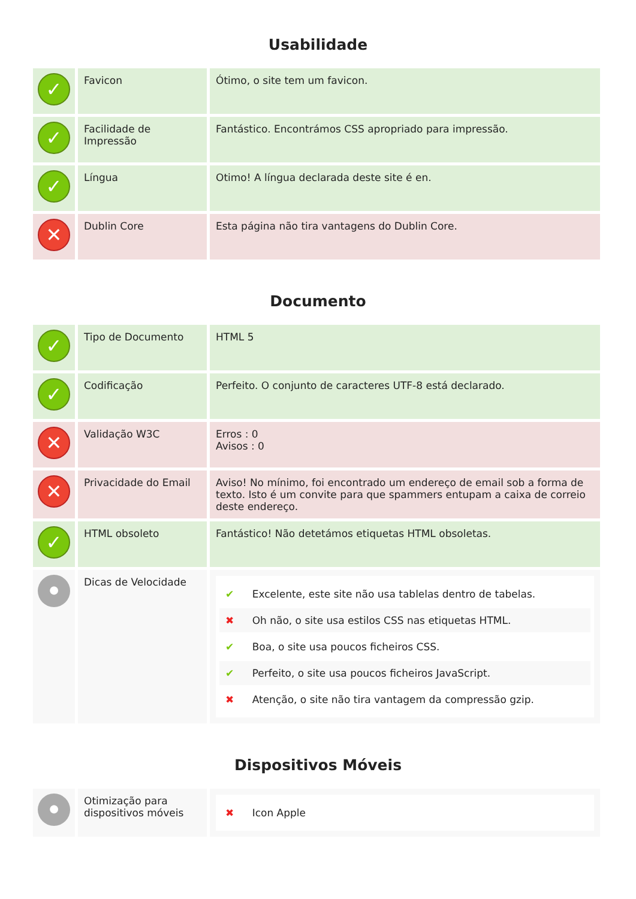Usabilidade
| ✓ | Favicon | Ótimo, o site tem um favicon. |
| ✓ | Facilidade de Impressão | Fantástico. Encontrámos CSS apropriado para impressão. |
| ✓ | Língua | Otimo! A língua declarada deste site é en. |
| ✕ | Dublin Core | Esta página não tira vantagens do Dublin Core. |
Documento
| ✓ | Tipo de Documento | HTML 5 |
| ✓ | Codificação | Perfeito. O conjunto de caracteres UTF-8 está declarado. |
| ✕ | Validação W3C | Erros : 0 Avisos : 0 |
| ✕ | Privacidade do Email | Aviso! No mínimo, foi encontrado um endereço de email sob a forma de texto. Isto é um convite para que spammers entupam a caixa de correio deste endereço. |
| ✓ | HTML obsoleto | Fantástico! Não detetámos etiquetas HTML obsoletas. |
| ● | Dicas de Velocidade | ✔ Excelente, este site não usa tablelas dentro de tabelas. ✖ Oh não, o site usa estilos CSS nas etiquetas HTML. ✔ Boa, o site usa poucos ficheiros CSS. ✔ Perfeito, o site usa poucos ficheiros JavaScript. ✖ Atenção, o site não tira vantagem da compressão gzip. |
Dispositivos Móveis
| ● | Otimização para dispositivos móveis | ✖ Icon Apple |